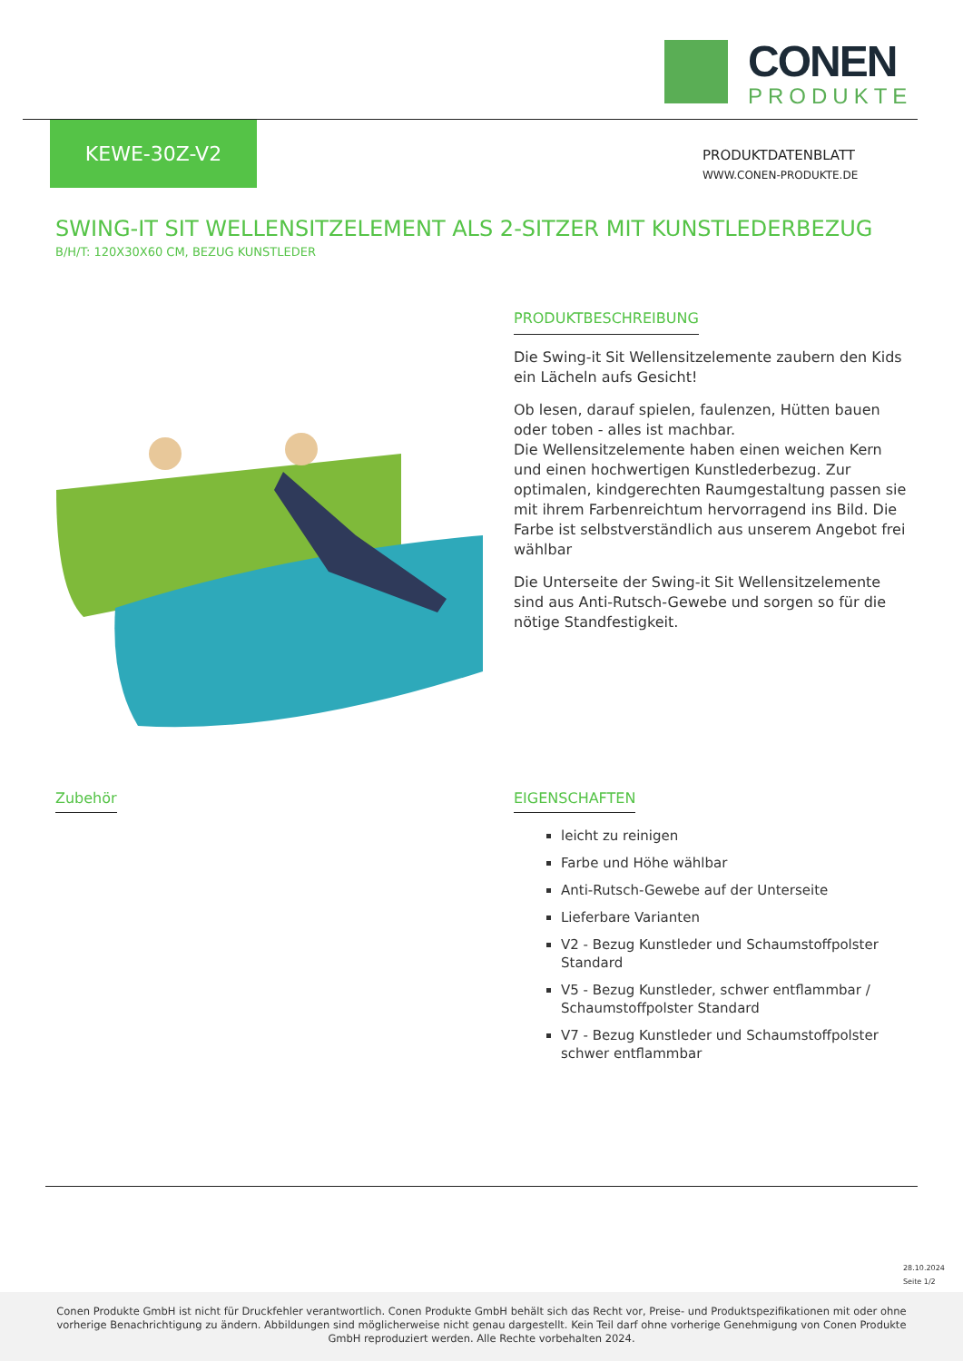CONEN
PRODUKTE
KEWE-30Z-V2
PRODUKTDATENBLATT
WWW.CONEN-PRODUKTE.DE
SWING-IT SIT WELLENSITZELEMENT ALS 2-SITZER MIT KUNSTLEDERBEZUG
B/H/T: 120X30X60 CM, BEZUG KUNSTLEDER
PRODUKTBESCHREIBUNG
Die Swing-it Sit Wellensitzelemente zaubern den Kids ein Lächeln aufs Gesicht!
Ob lesen, darauf spielen, faulenzen, Hütten bauen oder toben - alles ist machbar.
Die Wellensitzelemente haben einen weichen Kern und einen hochwertigen Kunstlederbezug. Zur optimalen, kindgerechten Raumgestaltung passen sie mit ihrem Farbenreichtum hervorragend ins Bild. Die Farbe ist selbstverständlich aus unserem Angebot frei wählbar
Die Unterseite der Swing-it Sit Wellensitzelemente sind aus Anti-Rutsch-Gewebe und sorgen so für die nötige Standfestigkeit.
Zubehör
EIGENSCHAFTEN
leicht zu reinigen
Farbe und Höhe wählbar
Anti-Rutsch-Gewebe auf der Unterseite
Lieferbare Varianten
V2 - Bezug Kunstleder und Schaumstoffpolster Standard
V5 - Bezug Kunstleder, schwer entflammbar / Schaumstoffpolster Standard
V7 - Bezug Kunstleder und Schaumstoffpolster schwer entflammbar
28.10.2024
Seite 1/2
Conen Produkte GmbH ist nicht für Druckfehler verantwortlich. Conen Produkte GmbH behält sich das Recht vor, Preise- und Produktspezifikationen mit oder ohne vorherige Benachrichtigung zu ändern. Abbildungen sind möglicherweise nicht genau dargestellt. Kein Teil darf ohne vorherige Genehmigung von Conen Produkte GmbH reproduziert werden. Alle Rechte vorbehalten 2024.